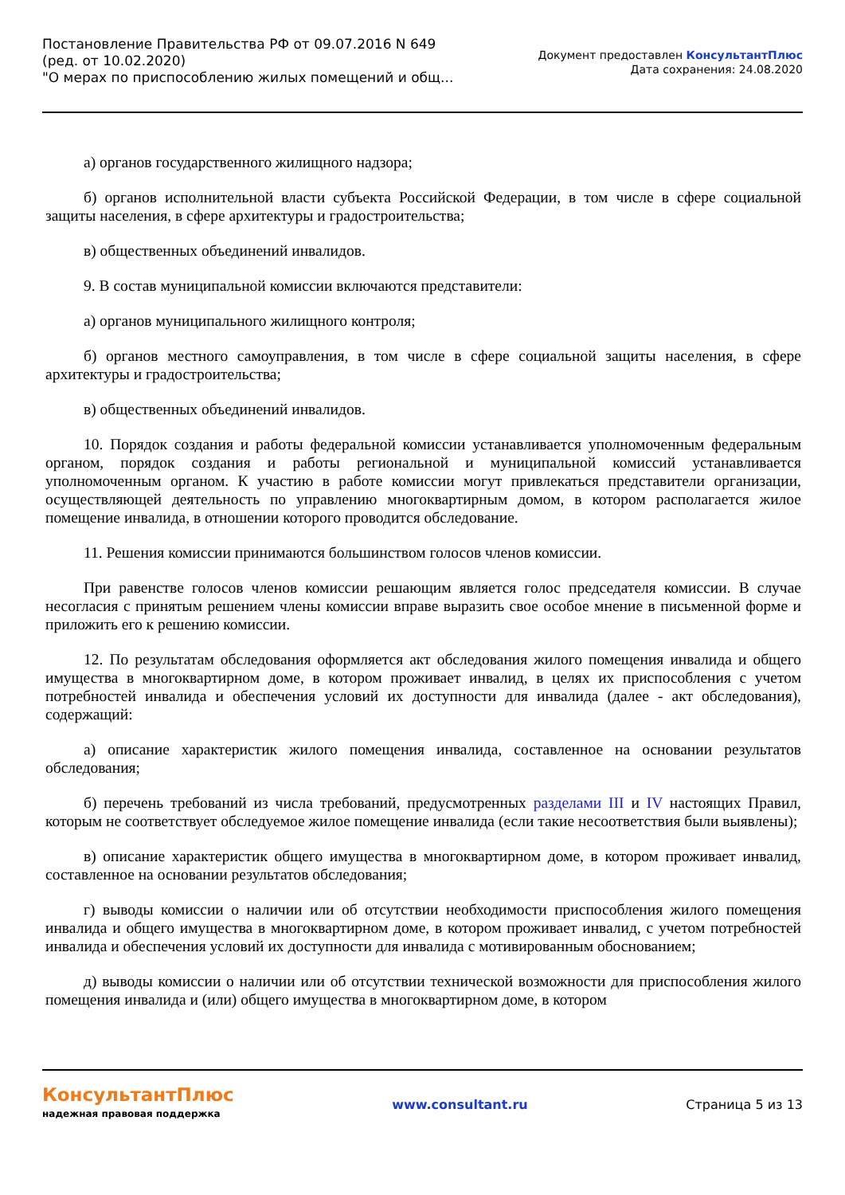Постановление Правительства РФ от 09.07.2016 N 649
(ред. от 10.02.2020)
"О мерах по приспособлению жилых помещений и общ...
Документ предоставлен КонсультантПлюс
Дата сохранения: 24.08.2020
а) органов государственного жилищного надзора;
б) органов исполнительной власти субъекта Российской Федерации, в том числе в сфере социальной защиты населения, в сфере архитектуры и градостроительства;
в) общественных объединений инвалидов.
9. В состав муниципальной комиссии включаются представители:
а) органов муниципального жилищного контроля;
б) органов местного самоуправления, в том числе в сфере социальной защиты населения, в сфере архитектуры и градостроительства;
в) общественных объединений инвалидов.
10. Порядок создания и работы федеральной комиссии устанавливается уполномоченным федеральным органом, порядок создания и работы региональной и муниципальной комиссий устанавливается уполномоченным органом. К участию в работе комиссии могут привлекаться представители организации, осуществляющей деятельность по управлению многоквартирным домом, в котором располагается жилое помещение инвалида, в отношении которого проводится обследование.
11. Решения комиссии принимаются большинством голосов членов комиссии.
При равенстве голосов членов комиссии решающим является голос председателя комиссии. В случае несогласия с принятым решением члены комиссии вправе выразить свое особое мнение в письменной форме и приложить его к решению комиссии.
12. По результатам обследования оформляется акт обследования жилого помещения инвалида и общего имущества в многоквартирном доме, в котором проживает инвалид, в целях их приспособления с учетом потребностей инвалида и обеспечения условий их доступности для инвалида (далее - акт обследования), содержащий:
а) описание характеристик жилого помещения инвалида, составленное на основании результатов обследования;
б) перечень требований из числа требований, предусмотренных разделами III и IV настоящих Правил, которым не соответствует обследуемое жилое помещение инвалида (если такие несоответствия были выявлены);
в) описание характеристик общего имущества в многоквартирном доме, в котором проживает инвалид, составленное на основании результатов обследования;
г) выводы комиссии о наличии или об отсутствии необходимости приспособления жилого помещения инвалида и общего имущества в многоквартирном доме, в котором проживает инвалид, с учетом потребностей инвалида и обеспечения условий их доступности для инвалида с мотивированным обоснованием;
д) выводы комиссии о наличии или об отсутствии технической возможности для приспособления жилого помещения инвалида и (или) общего имущества в многоквартирном доме, в котором
КонсультантПлюс
надежная правовая поддержка
www.consultant.ru Страница 5 из 13